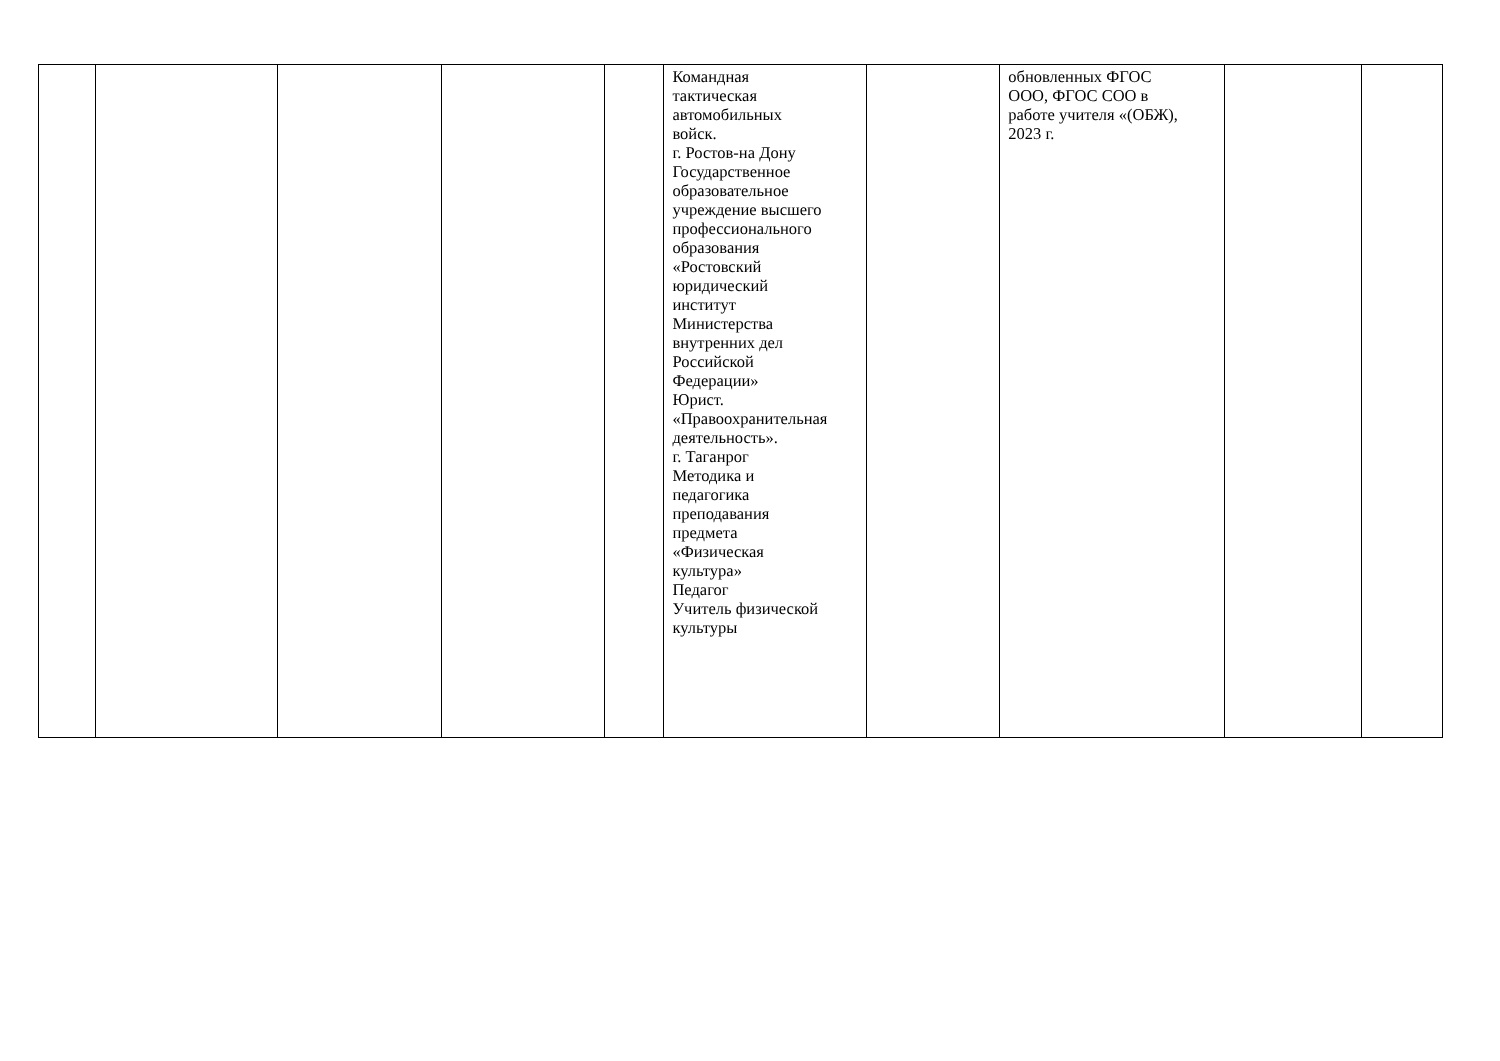| | | | | | Командная тактическая автомобильных войск. г. Ростов-на Дону Государственное образовательное учреждение высшего профессионального образования «Ростовский юридический институт Министерства внутренних дел Российской Федерации» Юрист. «Правоохранительная деятельность». г. Таганрог Методика и педагогика преподавания предмета «Физическая культура» Педагог Учитель физической культуры | | обновленных ФГОС ООО, ФГОС СОО в работе учителя «(ОБЖ), 2023 г. | | |